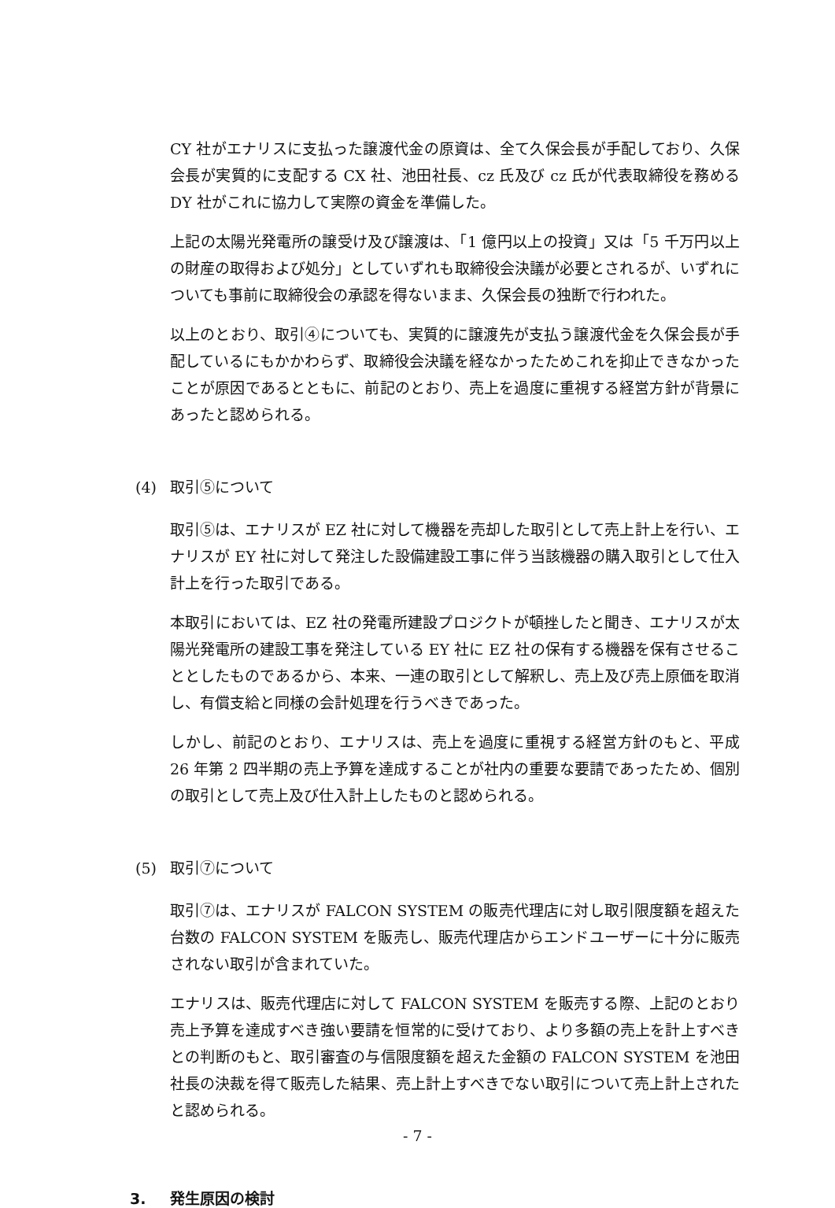CY 社がエナリスに支払った譲渡代金の原資は、全て久保会長が手配しており、久保会長が実質的に支配する CX 社、池田社長、cz 氏及び cz 氏が代表取締役を務める DY 社がこれに協力して実際の資金を準備した。
上記の太陽光発電所の譲受け及び譲渡は、「1 億円以上の投資」又は「5 千万円以上の財産の取得および処分」としていずれも取締役会決議が必要とされるが、いずれについても事前に取締役会の承認を得ないまま、久保会長の独断で行われた。
以上のとおり、取引④についても、実質的に譲渡先が支払う譲渡代金を久保会長が手配しているにもかかわらず、取締役会決議を経なかったためこれを抑止できなかったことが原因であるとともに、前記のとおり、売上を過度に重視する経営方針が背景にあったと認められる。
(4) 取引⑤について
取引⑤は、エナリスが EZ 社に対して機器を売却した取引として売上計上を行い、エナリスが EY 社に対して発注した設備建設工事に伴う当該機器の購入取引として仕入計上を行った取引である。
本取引においては、EZ 社の発電所建設プロジクトが頓挫したと聞き、エナリスが太陽光発電所の建設工事を発注している EY 社に EZ 社の保有する機器を保有させることとしたものであるから、本来、一連の取引として解釈し、売上及び売上原価を取消し、有償支給と同様の会計処理を行うべきであった。
しかし、前記のとおり、エナリスは、売上を過度に重視する経営方針のもと、平成 26 年第 2 四半期の売上予算を達成することが社内の重要な要請であったため、個別の取引として売上及び仕入計上したものと認められる。
(5) 取引⑦について
取引⑦は、エナリスが FALCON SYSTEM の販売代理店に対し取引限度額を超えた台数の FALCON SYSTEM を販売し、販売代理店からエンドユーザーに十分に販売されない取引が含まれていた。
エナリスは、販売代理店に対して FALCON SYSTEM を販売する際、上記のとおり売上予算を達成すべき強い要請を恒常的に受けており、より多額の売上を計上すべきとの判断のもと、取引審査の与信限度額を超えた金額の FALCON SYSTEM を池田社長の決裁を得て販売した結果、売上計上すべきでない取引について売上計上されたと認められる。
3. 発生原因の検討
- 7 -